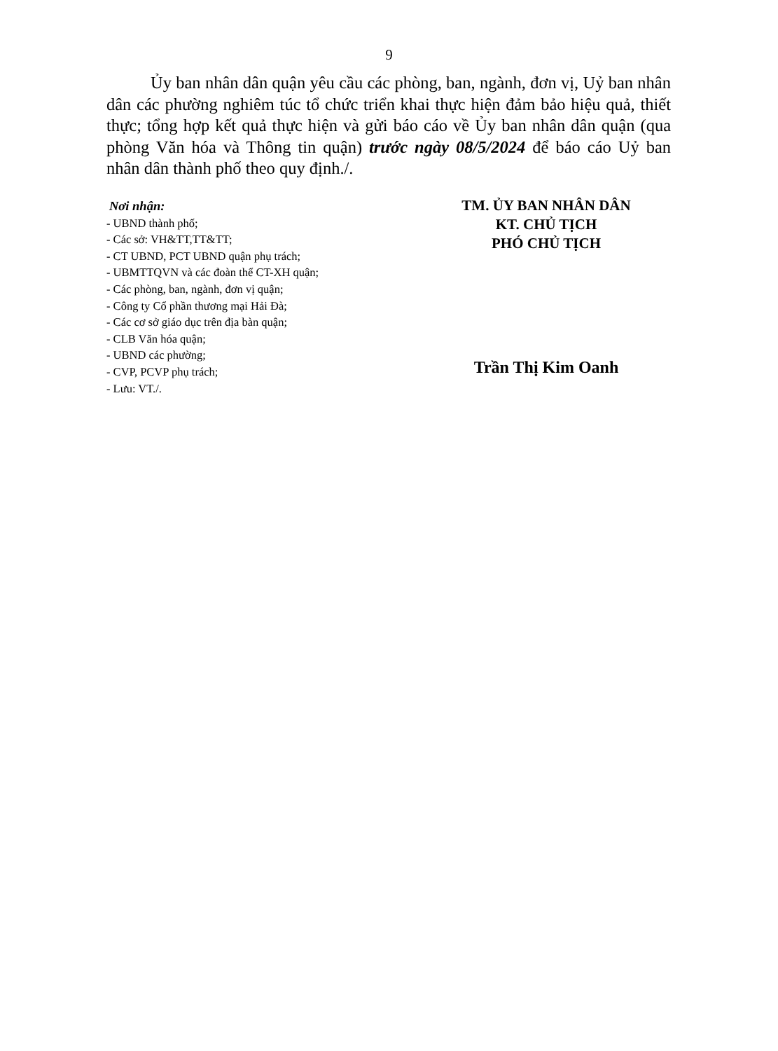9
Ủy ban nhân dân quận yêu cầu các phòng, ban, ngành, đơn vị, Uỷ ban nhân dân các phường nghiêm túc tổ chức triển khai thực hiện đảm bảo hiệu quả, thiết thực; tổng hợp kết quả thực hiện và gửi báo cáo về Ủy ban nhân dân quận (qua phòng Văn hóa và Thông tin quận) trước ngày 08/5/2024 để báo cáo Uỷ ban nhân dân thành phố theo quy định./.
Nơi nhận:
- UBND thành phố;
- Các sở: VH&TT,TT&TT;
- CT UBND, PCT UBND quận phụ trách;
- UBMTTQVN và các đoàn thể CT-XH quận;
- Các phòng, ban, ngành, đơn vị quận;
- Công ty Cổ phần thương mại Hải Đà;
- Các cơ sở giáo dục trên địa bàn quận;
- CLB Văn hóa quận;
- UBND các phường;
- CVP, PCVP phụ trách;
- Lưu: VT./.
TM. ỦY BAN NHÂN DÂN
KT. CHỦ TỊCH
PHÓ CHỦ TỊCH
Trần Thị Kim Oanh